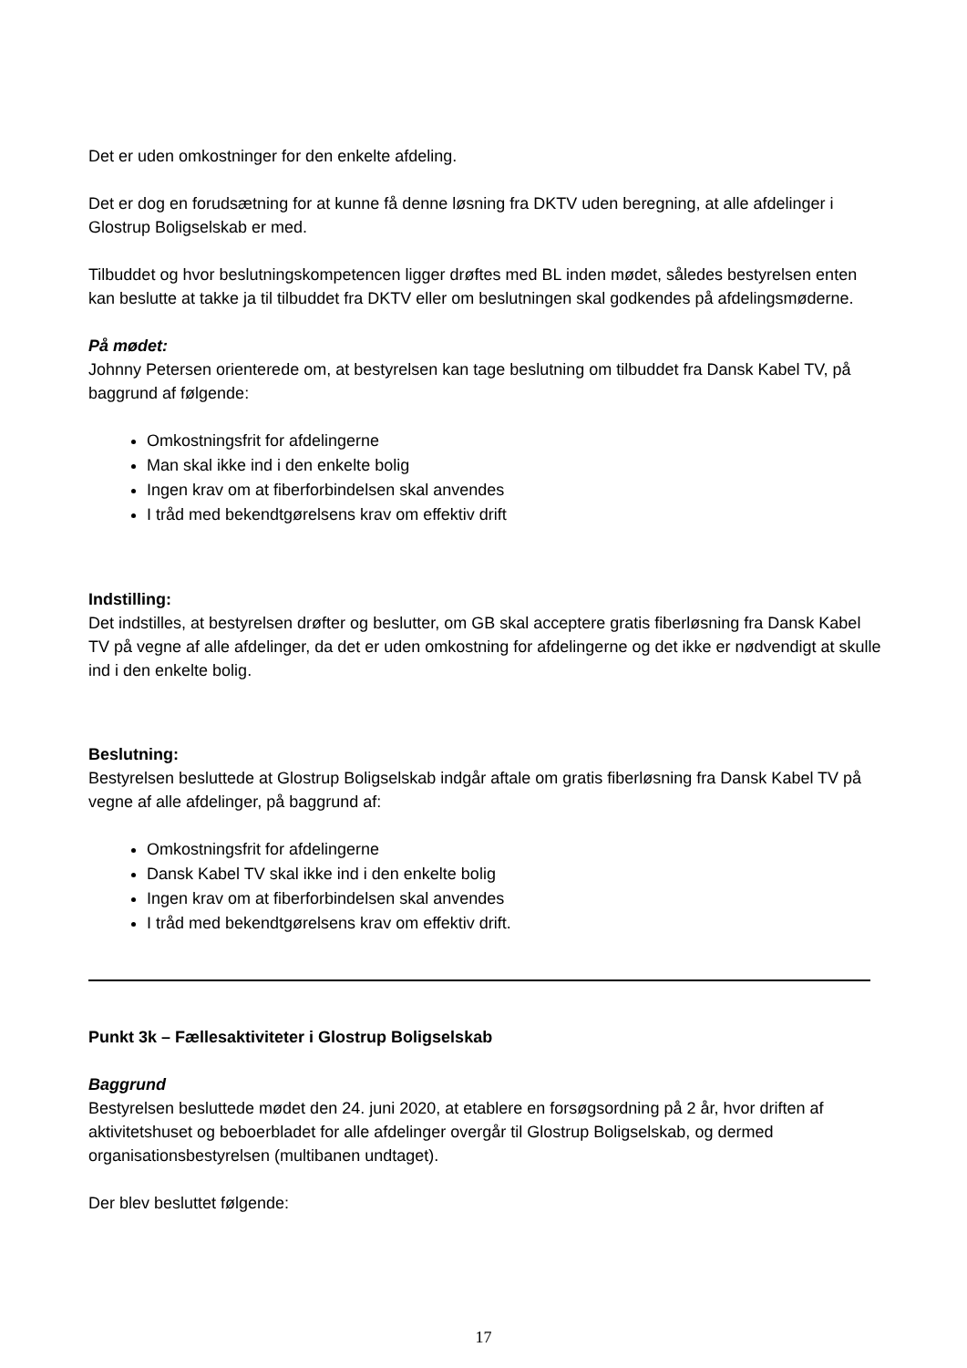Det er uden omkostninger for den enkelte afdeling.
Det er dog en forudsætning for at kunne få denne løsning fra DKTV uden beregning, at alle afdelinger i Glostrup Boligselskab er med.
Tilbuddet og hvor beslutningskompetencen ligger drøftes med BL inden mødet, således bestyrelsen enten kan beslutte at takke ja til tilbuddet fra DKTV eller om beslutningen skal godkendes på afdelingsmøderne.
På mødet:
Johnny Petersen orienterede om, at bestyrelsen kan tage beslutning om tilbuddet fra Dansk Kabel TV, på baggrund af følgende:
Omkostningsfrit for afdelingerne
Man skal ikke ind i den enkelte bolig
Ingen krav om at fiberforbindelsen skal anvendes
I tråd med bekendtgørelsens krav om effektiv drift
Indstilling:
Det indstilles, at bestyrelsen drøfter og beslutter, om GB skal acceptere gratis fiberløsning fra Dansk Kabel TV på vegne af alle afdelinger, da det er uden omkostning for afdelingerne og det ikke er nødvendigt at skulle ind i den enkelte bolig.
Beslutning:
Bestyrelsen besluttede at Glostrup Boligselskab indgår aftale om gratis fiberløsning fra Dansk Kabel TV på vegne af alle afdelinger, på baggrund af:
Omkostningsfrit for afdelingerne
Dansk Kabel TV skal ikke ind i den enkelte bolig
Ingen krav om at fiberforbindelsen skal anvendes
I tråd med bekendtgørelsens krav om effektiv drift.
Punkt 3k – Fællesaktiviteter i Glostrup Boligselskab
Baggrund
Bestyrelsen besluttede mødet den 24. juni 2020, at etablere en forsøgsordning på 2 år, hvor driften af aktivitetshuset og beboerbladet for alle afdelinger overgår til Glostrup Boligselskab, og dermed organisationsbestyrelsen (multibanen undtaget).
Der blev besluttet følgende:
17